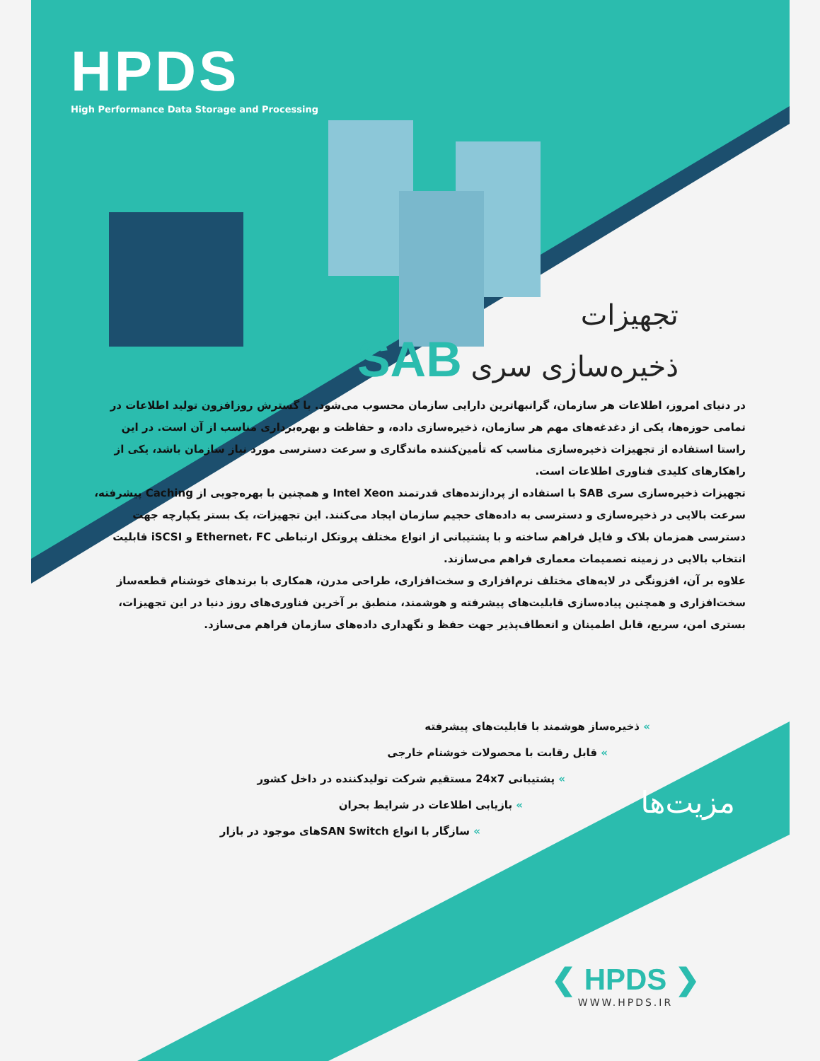HPDS
High Performance Data Storage and Processing
تجهیزات
ذخیره‌سازی سری SAB
در دنیای امروز، اطلاعات هر سازمان، گرانبهاترین دارایی سازمان محسوب می‌شود. با گسترش روزافزون تولید اطلاعات در تمامی حوزه‌ها، یکی از دغدغه‌های مهم هر سازمان، ذخیره‌سازی داده، و حفاظت و بهره‌برداری مناسب از آن است. در این راستا استفاده از تجهیزات ذخیره‌سازی مناسب که تأمین‌کننده ماندگاری و سرعت دسترسی مورد نیاز سازمان باشد، یکی از راهکارهای کلیدی فناوری اطلاعات است.
تجهیزات ذخیره‌سازی سری SAB با استفاده از پردازنده‌های قدرتمند Intel Xeon و همچنین با بهره‌جویی از Caching پیشرفته، سرعت بالایی در ذخیره‌سازی و دسترسی به داده‌های حجیم سازمان ایجاد می‌کنند. این تجهیزات، یک بستر یکپارچه جهت دسترسی همزمان بلاک و فایل فراهم ساخته و با پشتیبانی از انواع مختلف پروتکل ارتباطی Ethernet، FC و iSCSI قابلیت انتخاب بالایی در زمینه تصمیمات معماری فراهم می‌سازند.
علاوه بر آن، افزونگی در لایه‌های مختلف نرم‌افزاری و سخت‌افزاری، طراحی مدرن، همکاری با برندهای خوشنام قطعه‌ساز سخت‌افزاری و همچنین پیاده‌سازی قابلیت‌های پیشرفته و هوشمند، منطبق بر آخرین فناوری‌های روز دنیا در این تجهیزات، بستری امن، سریع، قابل اطمینان و انعطاف‌پذیر جهت حفظ و نگهداری داده‌های سازمان فراهم می‌سازد.
» ذخیره‌ساز هوشمند با قابلیت‌های پیشرفته
» قابل رقابت با محصولات خوشنام خارجی
» پشتیبانی 24x7 مستقیم شرکت تولیدکننده در داخل کشور
» بازیابی اطلاعات در شرایط بحران
» سازگار با انواع SAN Switchهای موجود در بازار
مزیت‌ها
❮ HPDS ❯
WWW.HPDS.IR